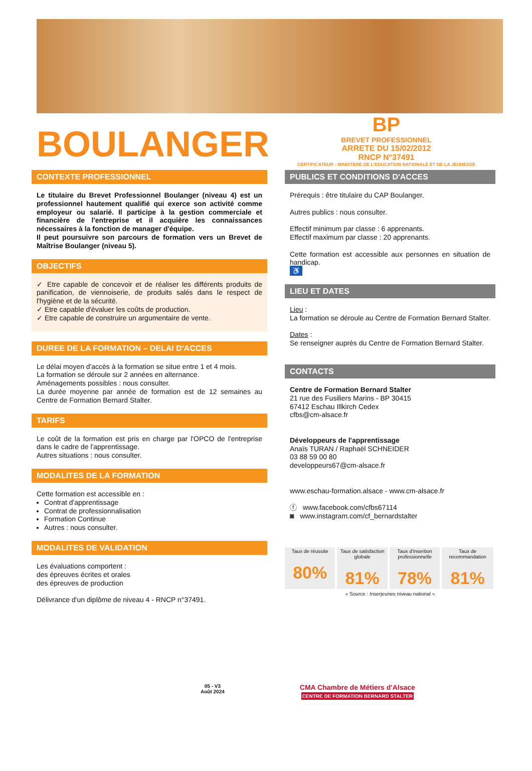BOULANGER
BP
BREVET PROFESSIONNEL
ARRETE DU 15/02/2012
RNCP N°37491
CERTIFICATEUR : MINISTERE DE L'EDUCATION NATIONALE ET DE LA JEUNESSE
CONTEXTE PROFESSIONNEL
Le titulaire du Brevet Professionnel Boulanger (niveau 4) est un professionnel hautement qualifié qui exerce son activité comme employeur ou salarié. Il participe à la gestion commerciale et financière de l'entreprise et il acquière les connaissances nécessaires à la fonction de manager d'équipe.
Il peut poursuivre son parcours de formation vers un Brevet de Maîtrise Boulanger (niveau 5).
OBJECTIFS
✓ Etre capable de concevoir et de réaliser les différents produits de panification, de viennoiserie, de produits salés dans le respect de l'hygiène et de la sécurité.
✓ Etre capable d'évaluer les coûts de production.
✓ Etre capable de construire un argumentaire de vente.
DUREE DE LA FORMATION – DELAI D'ACCES
Le délai moyen d'accès à la formation se situe entre 1 et 4 mois.
La formation se déroule sur 2 années en alternance.
Aménagements possibles : nous consulter.
La durée moyenne par année de formation est de 12 semaines au Centre de Formation Bernard Stalter.
TARIFS
Le coût de la formation est pris en charge par l'OPCO de l'entreprise dans le cadre de l'apprentissage.
Autres situations : nous consulter.
MODALITES DE LA FORMATION
Cette formation est accessible en :
Contrat d'apprentissage
Contrat de professionnalisation
Formation Continue
Autres : nous consulter.
MODALITES DE VALIDATION
Les évaluations comportent :
des épreuves écrites et orales
des épreuves de production
Délivrance d'un diplôme de niveau 4 - RNCP n°37491.
PUBLICS ET CONDITIONS D'ACCES
Prérequis : être titulaire du CAP Boulanger.
Autres publics : nous consulter.
Effectif minimum par classe : 6 apprenants.
Effectif maximum par classe : 20 apprenants.
Cette formation est accessible aux personnes en situation de handicap.
♿
LIEU ET DATES
Lieu :
La formation se déroule au Centre de Formation Bernard Stalter.
Dates :
Se renseigner auprès du Centre de Formation Bernard Stalter.
CONTACTS
Centre de Formation Bernard Stalter
21 rue des Fusiliers Marins - BP 30415
67412 Eschau Illkirch Cedex
cfbs@cm-alsace.fr
Développeurs de l'apprentissage
Anaïs TURAN / Raphaël SCHNEIDER
03 88 59 00 80
developpeurs67@cm-alsace.fr
www.eschau-formation.alsace - www.cm-alsace.fr
ⓕ www.facebook.com/cfbs67114
◙ www.instagram.com/cf_bernardstalter
| Taux de réussite 80% | Taux de satisfaction globale 81% | Taux d'insertion professionnelle 78% | Taux de recommandation 81% |
« Source : Inserjeunes niveau national »
05 - V3
Août 2024
CMA Chambre de Métiers d'Alsace
CENTRE DE FORMATION BERNARD STALTER